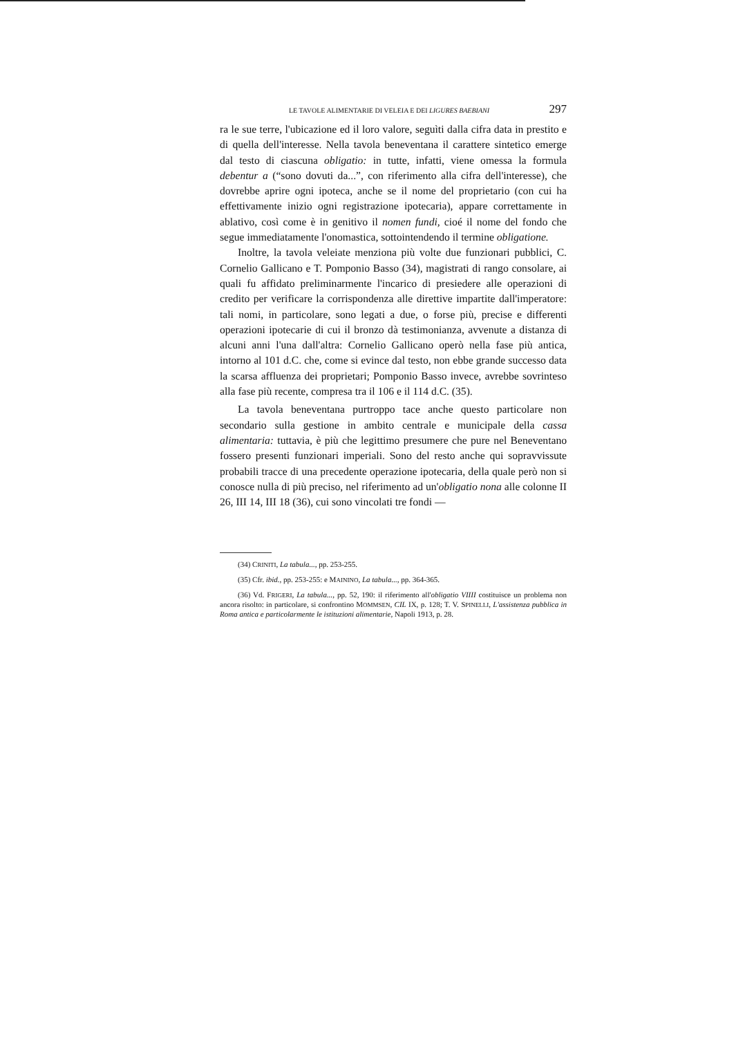LE TAVOLE ALIMENTARIE DI VELEIA E DEI LIGURES BAEBIANI 297
ra le sue terre, l'ubicazione ed il loro valore, seguìti dalla cifra data in prestito e di quella dell'interesse. Nella tavola beneventana il carattere sintetico emerge dal testo di ciascuna obligatio: in tutte, infatti, viene omessa la formula debentur a (“sono dovuti da...”, con riferimento alla cifra dell'interesse), che dovrebbe aprire ogni ipoteca, anche se il nome del proprietario (con cui ha effettivamente inizio ogni registrazione ipotecaria), appare correttamente in ablativo, così come è in genitivo il nomen fundi, cioé il nome del fondo che segue immediatamente l'onomastica, sottointendendo il termine obligatione.
Inoltre, la tavola veleiate menziona più volte due funzionari pubblici, C. Cornelio Gallicano e T. Pomponio Basso (34), magistrati di rango consolare, ai quali fu affidato preliminarmente l'incarico di presiedere alle operazioni di credito per verificare la corrispondenza alle direttive impartite dall'imperatore: tali nomi, in particolare, sono legati a due, o forse più, precise e differenti operazioni ipotecarie di cui il bronzo dà testimonianza, avvenute a distanza di alcuni anni l'una dall'altra: Cornelio Gallicano operò nella fase più antica, intorno al 101 d.C. che, come si evince dal testo, non ebbe grande successo data la scarsa affluenza dei proprietari; Pomponio Basso invece, avrebbe sovrinteso alla fase più recente, compresa tra il 106 e il 114 d.C. (35).
La tavola beneventana purtroppo tace anche questo particolare non secondario sulla gestione in ambito centrale e municipale della cassa alimentaria: tuttavia, è più che legittimo presumere che pure nel Beneventano fossero presenti funzionari imperiali. Sono del resto anche qui sopravvissute probabili tracce di una precedente operazione ipotecaria, della quale però non si conosce nulla di più preciso, nel riferimento ad un'obligatio nona alle colonne II 26, III 14, III 18 (36), cui sono vincolati tre fondi —
(34) CRINITI, La tabula..., pp. 253-255.
(35) Cfr. ibid., pp. 253-255: e MAININO, La tabula..., pp. 364-365.
(36) Vd. FRIGERI, La tabula..., pp. 52, 190: il riferimento all'obligatio VIIII costituisce un problema non ancora risolto: in particolare, si confrontino MOMMSEN, CIL IX, p. 128; T. V. SPINELLI, L'assistenza pubblica in Roma antica e particolarmente le istituzioni alimentarie, Napoli 1913, p. 28.